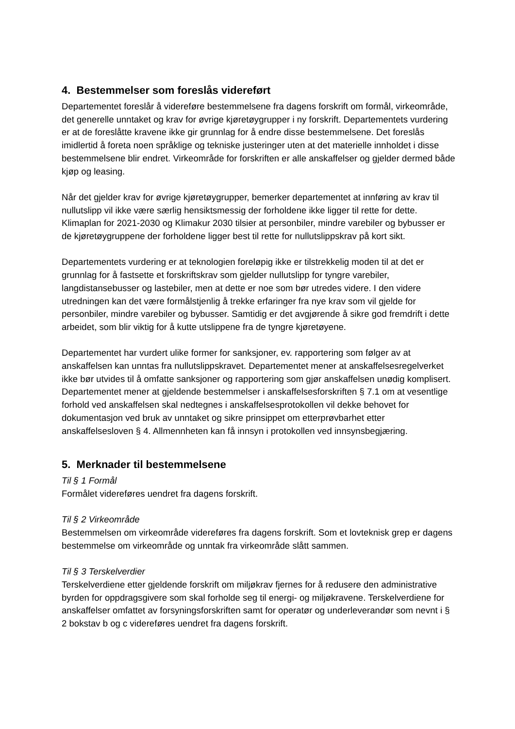4. Bestemmelser som foreslås videreført
Departementet foreslår å videreføre bestemmelsene fra dagens forskrift om formål, virkeområde, det generelle unntaket og krav for øvrige kjøretøygrupper i ny forskrift. Departementets vurdering er at de foreslåtte kravene ikke gir grunnlag for å endre disse bestemmelsene. Det foreslås imidlertid å foreta noen språklige og tekniske justeringer uten at det materielle innholdet i disse bestemmelsene blir endret. Virkeområde for forskriften er alle anskaffelser og gjelder dermed både kjøp og leasing.
Når det gjelder krav for øvrige kjøretøygrupper, bemerker departementet at innføring av krav til nullutslipp vil ikke være særlig hensiktsmessig der forholdene ikke ligger til rette for dette. Klimaplan for 2021-2030 og Klimakur 2030 tilsier at personbiler, mindre varebiler og bybusser er de kjøretøygruppene der forholdene ligger best til rette for nullutslippskrav på kort sikt.
Departementets vurdering er at teknologien foreløpig ikke er tilstrekkelig moden til at det er grunnlag for å fastsette et forskriftskrav som gjelder nullutslipp for tyngre varebiler, langdistansebusser og lastebiler, men at dette er noe som bør utredes videre. I den videre utredningen kan det være formålstjenlig å trekke erfaringer fra nye krav som vil gjelde for personbiler, mindre varebiler og bybusser. Samtidig er det avgjørende å sikre god fremdrift i dette arbeidet, som blir viktig for å kutte utslippene fra de tyngre kjøretøyene.
Departementet har vurdert ulike former for sanksjoner, ev. rapportering som følger av at anskaffelsen kan unntas fra nullutslippskravet. Departementet mener at anskaffelsesregelverket ikke bør utvides til å omfatte sanksjoner og rapportering som gjør anskaffelsen unødig komplisert. Departementet mener at gjeldende bestemmelser i anskaffelsesforskriften § 7.1 om at vesentlige forhold ved anskaffelsen skal nedtegnes i anskaffelsesprotokollen vil dekke behovet for dokumentasjon ved bruk av unntaket og sikre prinsippet om etterprøvbarhet etter anskaffelsesloven § 4. Allmennheten kan få innsyn i protokollen ved innsynsbegjæring.
5. Merknader til bestemmelsene
Til § 1 Formål
Formålet videreføres uendret fra dagens forskrift.
Til § 2 Virkeområde
Bestemmelsen om virkeområde videreføres fra dagens forskrift. Som et lovteknisk grep er dagens bestemmelse om virkeområde og unntak fra virkeområde slått sammen.
Til § 3 Terskelverdier
Terskelverdiene etter gjeldende forskrift om miljøkrav fjernes for å redusere den administrative byrden for oppdragsgivere som skal forholde seg til energi- og miljøkravene. Terskelverdiene for anskaffelser omfattet av forsyningsforskriften samt for operatør og underleverandør som nevnt i § 2 bokstav b og c videreføres uendret fra dagens forskrift.